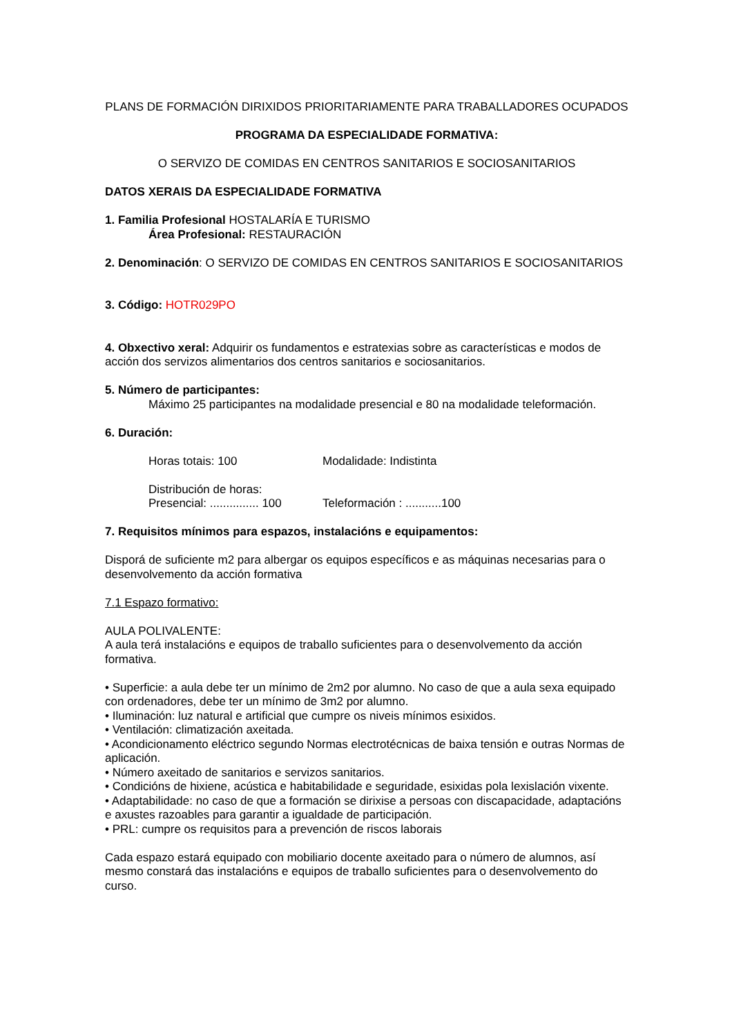PLANS DE FORMACIÓN DIRIXIDOS PRIORITARIAMENTE PARA TRABALLADORES OCUPADOS
PROGRAMA DA ESPECIALIDADE FORMATIVA:
O SERVIZO DE COMIDAS EN CENTROS SANITARIOS E SOCIOSANITARIOS
DATOS XERAIS DA ESPECIALIDADE FORMATIVA
1. Familia Profesional HOSTALARÍA E TURISMO
Área Profesional: RESTAURACIÓN
2. Denominación: O SERVIZO DE COMIDAS EN CENTROS SANITARIOS E SOCIOSANITARIOS
3. Código: HOTR029PO
4. Obxectivo xeral: Adquirir os fundamentos e estratexias sobre as características e modos de acción dos servizos alimentarios dos centros sanitarios e sociosanitarios.
5. Número de participantes:
Máximo 25 participantes na modalidade presencial e 80 na modalidade teleformación.
6. Duración:
Horas totais: 100 Modalidade: Indistinta
Distribución de horas:
Presencial: ............... 100 Teleformación : ...........100
7. Requisitos mínimos para espazos, instalacións e equipamentos:
Disporá de suficiente m2 para albergar os equipos específicos e as máquinas necesarias para o desenvolvemento da acción formativa
7.1 Espazo formativo:
AULA POLIVALENTE:
A aula terá instalacións e equipos de traballo suficientes para o desenvolvemento da acción formativa.
• Superficie: a aula debe ter un mínimo de 2m2 por alumno. No caso de que a aula sexa equipado con ordenadores, debe ter un mínimo de 3m2 por alumno.
• Iluminación: luz natural e artificial que cumpre os niveis mínimos esixidos.
• Ventilación: climatización axeitada.
• Acondicionamento eléctrico segundo Normas electrotécnicas de baixa tensión e outras Normas de aplicación.
• Número axeitado de sanitarios e servizos sanitarios.
• Condicións de hixiene, acústica e habitabilidade e seguridade, esixidas pola lexislación vixente.
• Adaptabilidade: no caso de que a formación se dirixise a persoas con discapacidade, adaptacións e axustes razoables para garantir a igualdade de participación.
• PRL: cumpre os requisitos para a prevención de riscos laborais
Cada espazo estará equipado con mobiliario docente axeitado para o número de alumnos, así mesmo constará das instalacións e equipos de traballo suficientes para o desenvolvemento do curso.